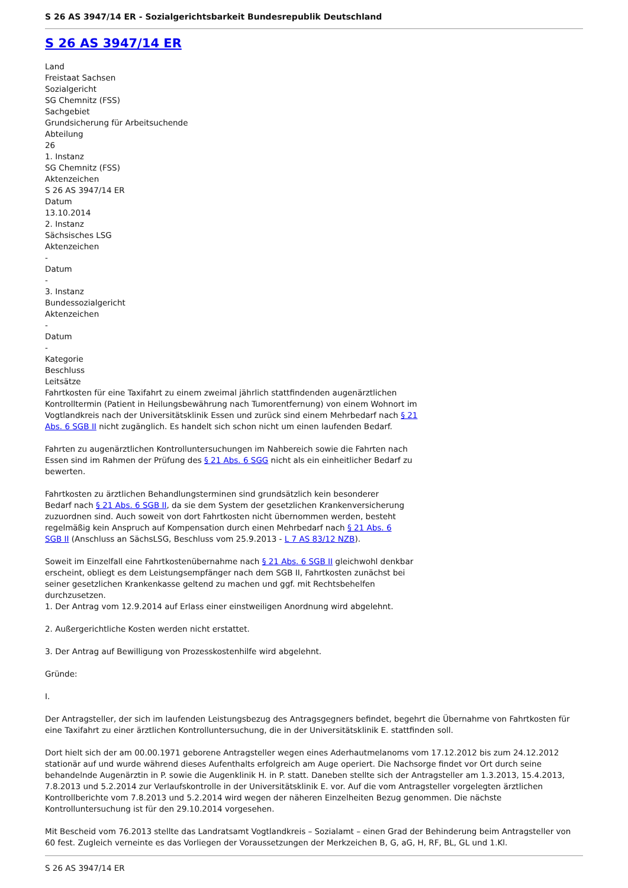S 26 AS 3947/14 ER - Sozialgerichtsbarkeit Bundesrepublik Deutschland
S 26 AS 3947/14 ER
Land
Freistaat Sachsen
Sozialgericht
SG Chemnitz (FSS)
Sachgebiet
Grundsicherung für Arbeitsuchende
Abteilung
26
1. Instanz
SG Chemnitz (FSS)
Aktenzeichen
S 26 AS 3947/14 ER
Datum
13.10.2014
2. Instanz
Sächsisches LSG
Aktenzeichen
-
Datum
-
3. Instanz
Bundessozialgericht
Aktenzeichen
-
Datum
-
Kategorie
Beschluss
Leitsätze
Fahrtkosten für eine Taxifahrt zu einem zweimal jährlich stattfindenden augenärztlichen Kontrolltermin (Patient in Heilungsbewährung nach Tumorentfernung) von einem Wohnort im Vogtlandkreis nach der Universitätsklinik Essen und zurück sind einem Mehrbedarf nach § 21 Abs. 6 SGB II nicht zugänglich. Es handelt sich schon nicht um einen laufenden Bedarf.
Fahrten zu augenärztlichen Kontrolluntersuchungen im Nahbereich sowie die Fahrten nach Essen sind im Rahmen der Prüfung des § 21 Abs. 6 SGG nicht als ein einheitlicher Bedarf zu bewerten.
Fahrtkosten zu ärztlichen Behandlungsterminen sind grundsätzlich kein besonderer Bedarf nach § 21 Abs. 6 SGB II, da sie dem System der gesetzlichen Krankenversicherung zuzuordnen sind. Auch soweit von dort Fahrtkosten nicht übernommen werden, besteht regelmäßig kein Anspruch auf Kompensation durch einen Mehrbedarf nach § 21 Abs. 6 SGB II (Anschluss an SächsLSG, Beschluss vom 25.9.2013 - L 7 AS 83/12 NZB).
Soweit im Einzelfall eine Fahrtkostenübernahme nach § 21 Abs. 6 SGB II gleichwohl denkbar erscheint, obliegt es dem Leistungsempfänger nach dem SGB II, Fahrtkosten zunächst bei seiner gesetzlichen Krankenkasse geltend zu machen und ggf. mit Rechtsbehelfen durchzusetzen.
1. Der Antrag vom 12.9.2014 auf Erlass einer einstweiligen Anordnung wird abgelehnt.
2. Außergerichtliche Kosten werden nicht erstattet.
3. Der Antrag auf Bewilligung von Prozesskostenhilfe wird abgelehnt.
Gründe:
I.
Der Antragsteller, der sich im laufenden Leistungsbezug des Antragsgegners befindet, begehrt die Übernahme von Fahrtkosten für eine Taxifahrt zu einer ärztlichen Kontrolluntersuchung, die in der Universitätsklinik E. stattfinden soll.
Dort hielt sich der am 00.00.1971 geborene Antragsteller wegen eines Aderhautmelanoms vom 17.12.2012 bis zum 24.12.2012 stationär auf und wurde während dieses Aufenthalts erfolgreich am Auge operiert. Die Nachsorge findet vor Ort durch seine behandelnde Augenärztin in P. sowie die Augenklinik H. in P. statt. Daneben stellte sich der Antragsteller am 1.3.2013, 15.4.2013, 7.8.2013 und 5.2.2014 zur Verlaufskontrolle in der Universitätsklinik E. vor. Auf die vom Antragsteller vorgelegten ärztlichen Kontrollberichte vom 7.8.2013 und 5.2.2014 wird wegen der näheren Einzelheiten Bezug genommen. Die nächste Kontrolluntersuchung ist für den 29.10.2014 vorgesehen.
Mit Bescheid vom 76.2013 stellte das Landratsamt Vogtlandkreis – Sozialamt – einen Grad der Behinderung beim Antragsteller von 60 fest. Zugleich verneinte es das Vorliegen der Voraussetzungen der Merkzeichen B, G, aG, H, RF, BL, GL und 1.Kl.
S 26 AS 3947/14 ER